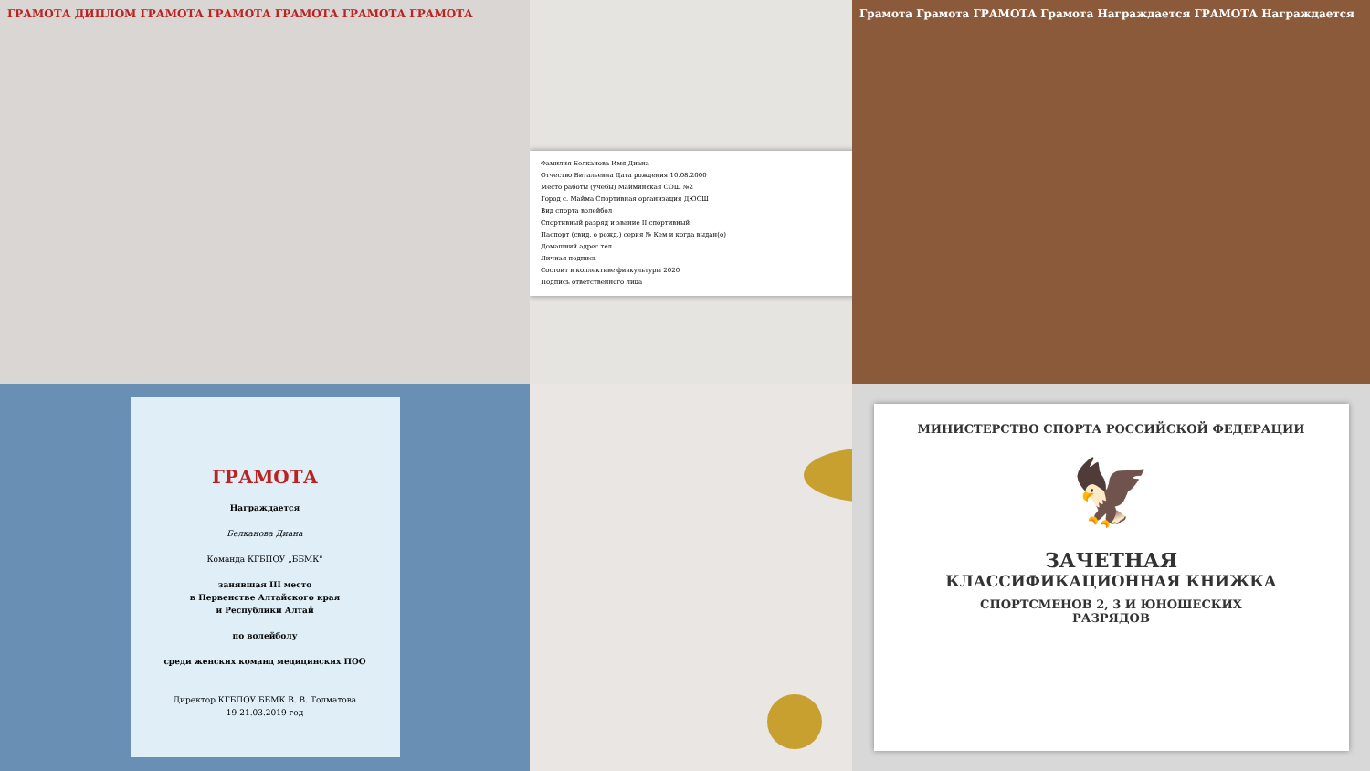ГРАМОТА ДИПЛОМ ГРАМОТА ГРАМОТА ГРАМОТА ГРАМОТА ГРАМОТА
Фамилия Белканова Имя Диана
Отчество Витальевна Дата рождения 10.08.2000
Место работы (учебы) Майминская СОШ №2
Город с. Майма Спортивная организация ДЮСШ
Вид спорта волейбол
Спортивный разряд и звание II спортивный
Паспорт (свид. о рожд.) серия № Кем и когда выдан(о)
Домашний адрес тел.
Личная подпись
Состоит в коллективе физкультуры 2020
Подпись ответственного лица
Грамота Грамота ГРАМОТА Грамота Награждается ГРАМОТА Награждается
ГРАМОТА
Награждается
Белканова Диана
Команда КГБПОУ „ББМК"
занявшая III место
в Первенстве Алтайского края
и Республики Алтай
по волейболу
среди женских команд медицинских ПОО
Директор КГБПОУ ББМК В. В. Толматова
19-21.03.2019 год
МИНИСТЕРСТВО СПОРТА РОССИЙСКОЙ ФЕДЕРАЦИИ
🦅
ЗАЧЕТНАЯ
КЛАССИФИКАЦИОННАЯ КНИЖКА
СПОРТСМЕНОВ 2, 3 И ЮНОШЕСКИХ
РАЗРЯДОВ